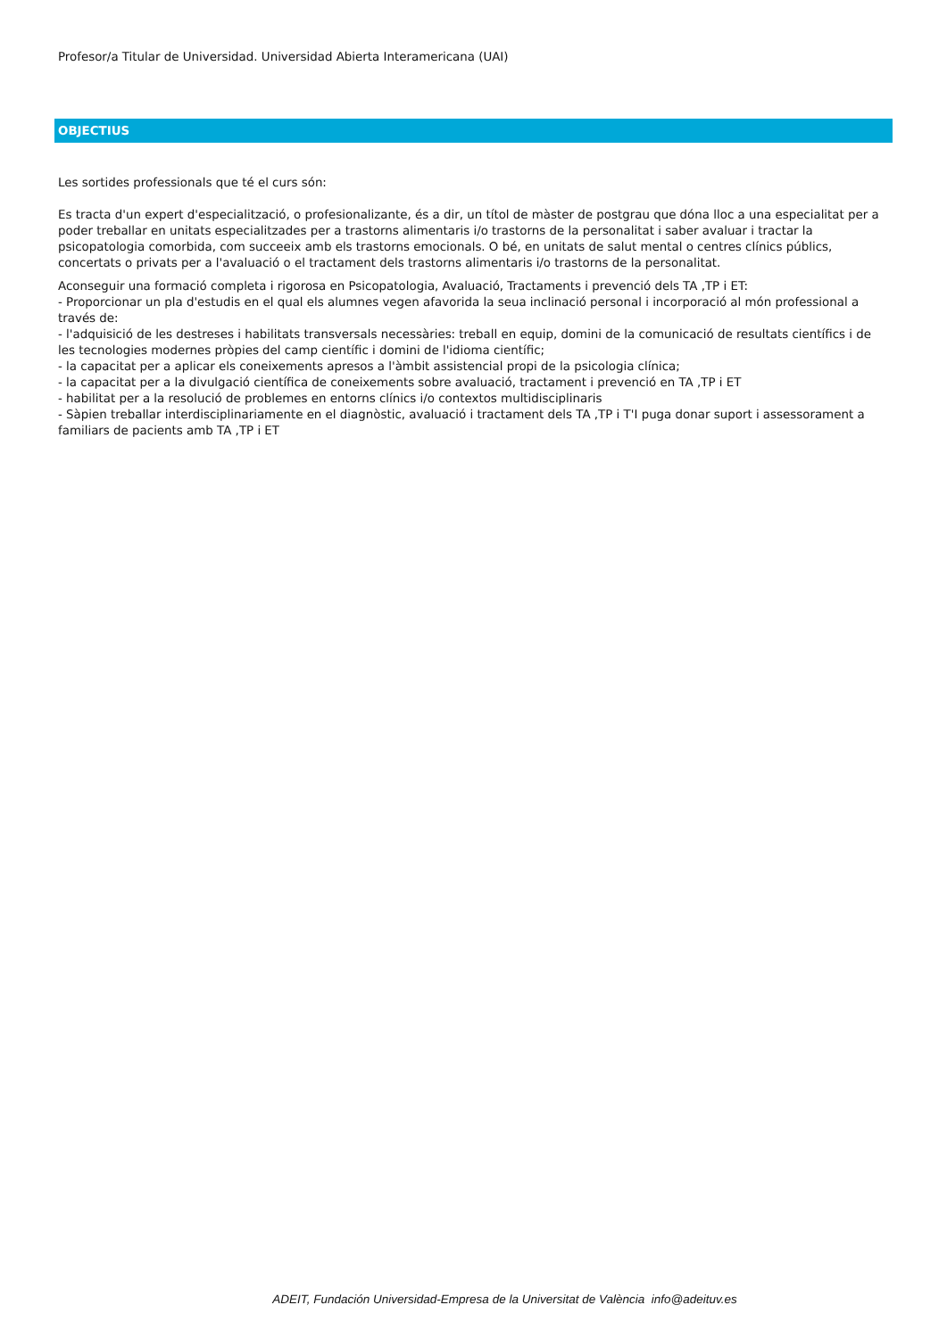Profesor/a Titular de Universidad. Universidad Abierta Interamericana (UAI)
OBJECTIUS
Les sortides professionals que té el curs són:
Es tracta d'un expert d'especialització, o profesionalizante, és a dir, un títol de màster de postgrau que dóna lloc a una especialitat per a poder treballar en unitats especialitzades per a trastorns alimentaris i/o trastorns de la personalitat i saber avaluar i tractar la psicopatologia comorbida, com succeeix amb els trastorns emocionals. O bé, en unitats de salut mental o centres clínics públics, concertats o privats per a l'avaluació o el tractament dels trastorns alimentaris i/o trastorns de la personalitat.
Aconseguir una formació completa i rigorosa en Psicopatologia, Avaluació, Tractaments i prevenció dels TA ,TP i ET:
- Proporcionar un pla d'estudis en el qual els alumnes vegen afavorida la seua inclinació personal i incorporació al món professional a través de:
- l'adquisició de les destreses i habilitats transversals necessàries: treball en equip, domini de la comunicació de resultats científics i de les tecnologies modernes pròpies del camp científic i domini de l'idioma científic;
- la capacitat per a aplicar els coneixements apresos a l'àmbit assistencial propi de la psicologia clínica;
- la capacitat per a la divulgació científica de coneixements sobre avaluació, tractament i prevenció en TA ,TP i ET
- habilitat per a la resolució de problemes en entorns clínics i/o contextos multidisciplinaris
- Sàpien treballar interdisciplinariamente en el diagnòstic, avaluació i tractament dels TA ,TP i T'I puga donar suport i assessorament a familiars de pacients amb TA ,TP i ET
ADEIT, Fundación Universidad-Empresa de la Universitat de València info@adeituv.es